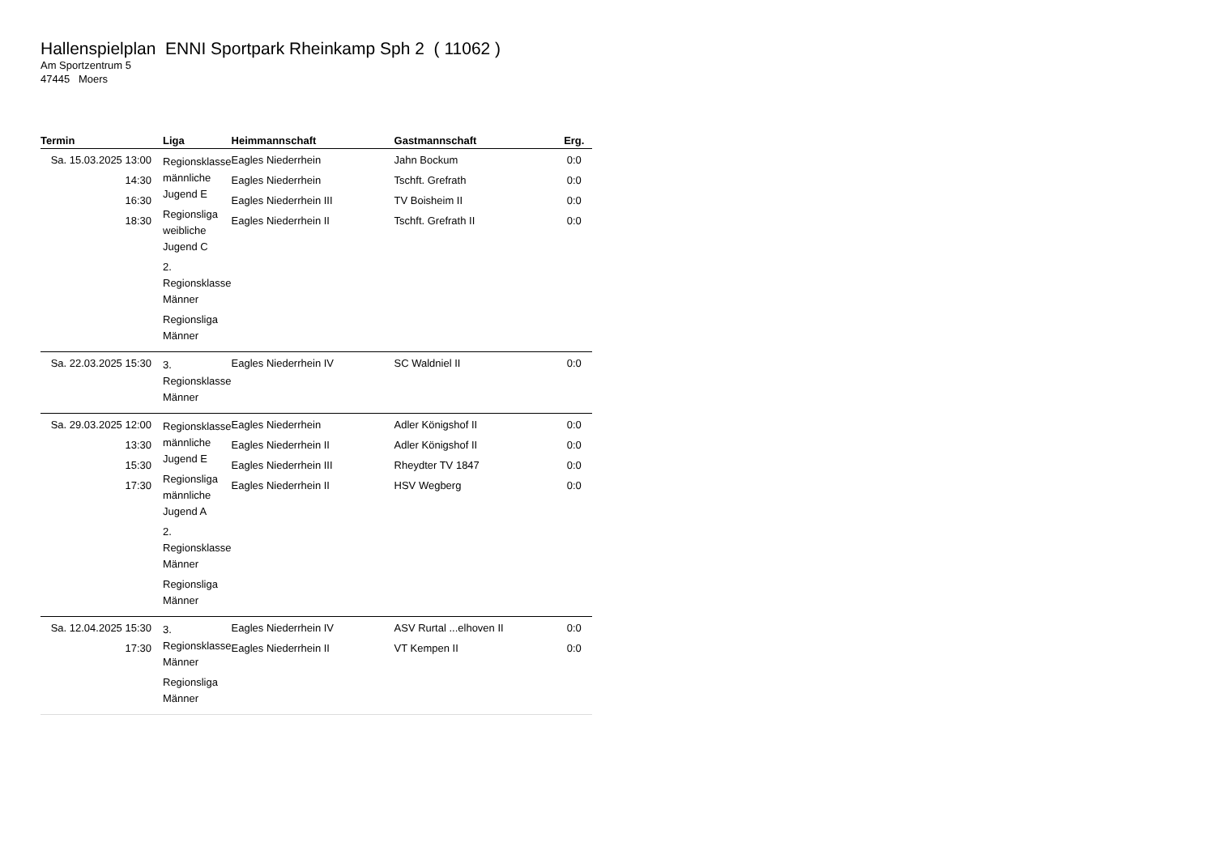Hallenspielplan ENNI Sportpark Rheinkamp Sph 2 ( 11062 )
Am Sportzentrum 5
47445 Moers
| Termin | Liga | Heimmannschaft | Gastmannschaft | Erg. |
| --- | --- | --- | --- | --- |
| Sa. 15.03.2025 13:00 14:30 16:30 18:30 | Regionsklasse männliche Jugend E Regionsliga weibliche Jugend C 2. Regionsklasse Männer Regionsliga Männer | Eagles Niederrhein Eagles Niederrhein Eagles Niederrhein III Eagles Niederrhein II | Jahn Bockum Tschft. Grefrath TV Boisheim II Tschft. Grefrath II | 0:0 0:0 0:0 0:0 |
| Sa. 22.03.2025 15:30 | 3. Regionsklasse Männer | Eagles Niederrhein IV | SC Waldniel II | 0:0 |
| Sa. 29.03.2025 12:00 13:30 15:30 17:30 | Regionsklasse männliche Jugend E Regionsliga männliche Jugend A 2. Regionsklasse Männer Regionsliga Männer | Eagles Niederrhein Eagles Niederrhein II Eagles Niederrhein III Eagles Niederrhein II | Adler Königshof II Adler Königshof II Rheydter TV 1847 HSV Wegberg | 0:0 0:0 0:0 0:0 |
| Sa. 12.04.2025 15:30 17:30 | 3. Regionsklasse Männer Regionsliga Männer | Eagles Niederrhein IV Eagles Niederrhein II | ASV Rurtal ...elhoven II VT Kempen II | 0:0 0:0 |